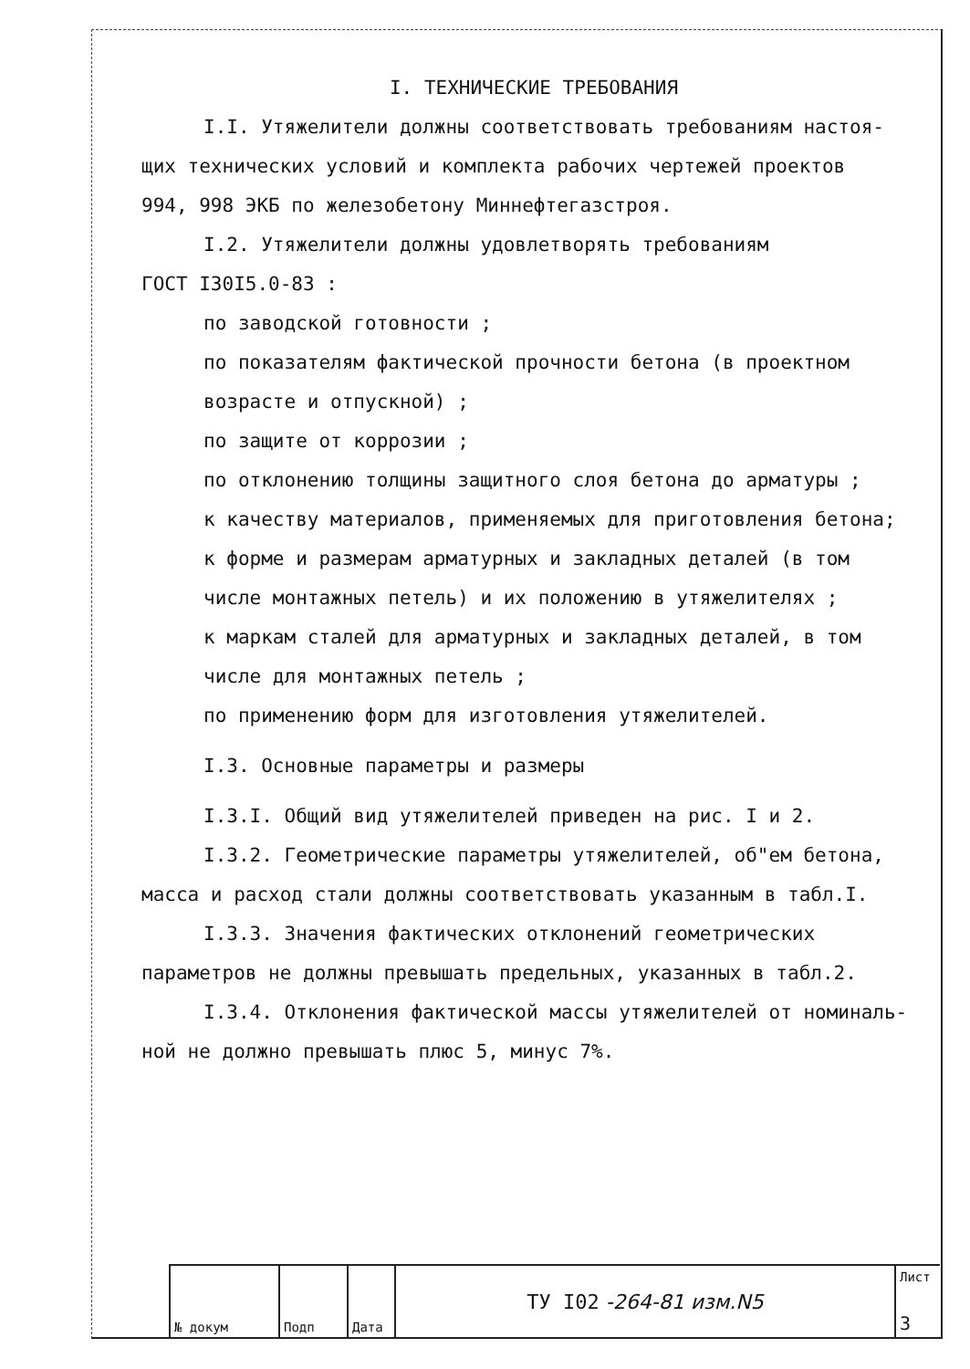I. ТЕХНИЧЕСКИЕ ТРЕБОВАНИЯ
I.I. Утяжелители должны соответствовать требованиям настоя-
щих технических условий и комплекта рабочих чертежей проектов
994, 998 ЭКБ по железобетону Миннефтегазстроя.
I.2. Утяжелители должны удовлетворять требованиям
ГОСТ I30I5.0-83 :
по заводской готовности ;
по показателям фактической прочности бетона (в проектном
возрасте и отпускной) ;
по защите от коррозии ;
по отклонению толщины защитного слоя бетона до арматуры ;
к качеству материалов, применяемых для приготовления бетона;
к форме и размерам арматурных и закладных деталей (в том
числе монтажных петель) и их положению в утяжелителях ;
к маркам сталей для арматурных и закладных деталей, в том
числе для монтажных петель ;
по применению форм для изготовления утяжелителей.
I.3. Основные параметры и размеры
I.3.I. Общий вид утяжелителей приведен на рис. I и 2.
I.3.2. Геометрические параметры утяжелителей, об"ем бетона,
масса и расход стали должны соответствовать указанным в табл.I.
I.3.3. Значения фактических отклонений геометрических
параметров не должны превышать предельных, указанных в табл.2.
I.3.4. Отклонения фактической массы утяжелителей от номиналь-
ной не должно превышать плюс 5, минус 7%.
№ докум Подп Дата
ТУ I02 -264-81 изм.N5
Лист
3